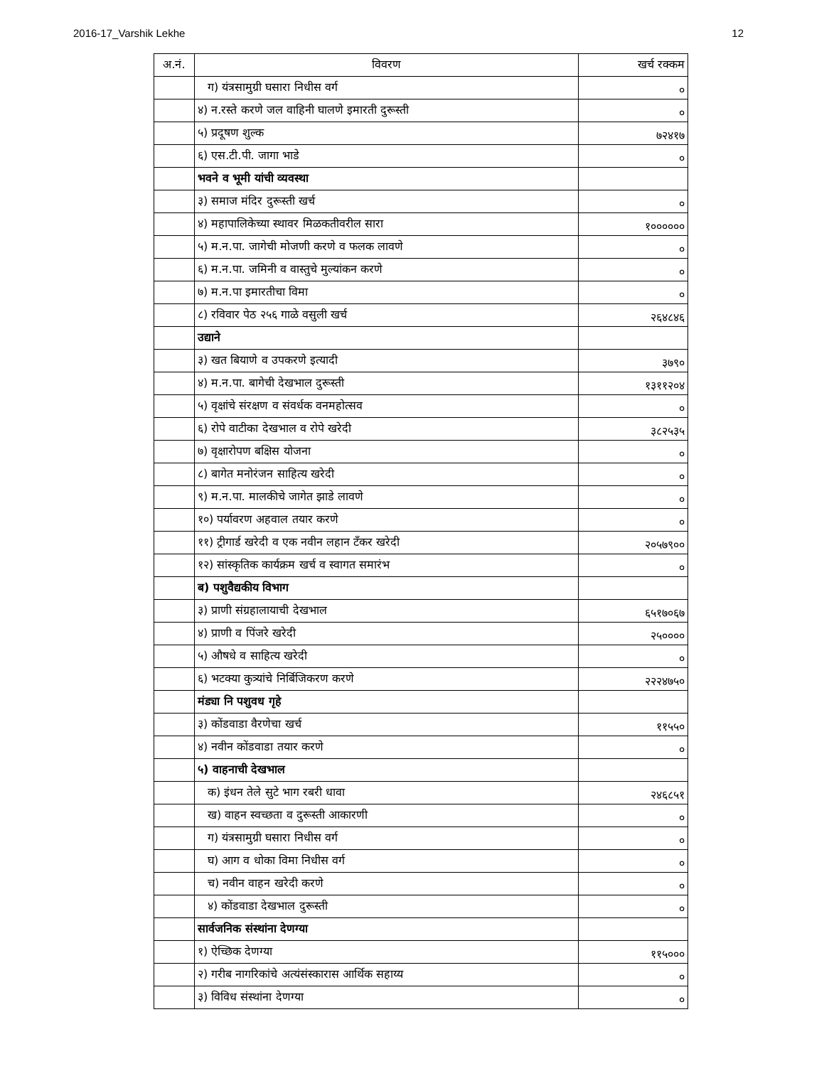2016-17_Varshik Lekhe 12
| अ.नं. | विवरण | खर्च रक्कम |
| --- | --- | --- |
| | ग) यंत्रसामुग्री घसारा निधीस वर्ग | ० |
| | ४) न.रस्ते करणे जल वाहिनी घालणे इमारती दुरूस्ती | ० |
| | ५) प्रदूषण शुल्क | ७२४१७ |
| | ६) एस.टी.पी. जागा भाडे | ० |
| | भवने व भूमी यांची व्यवस्था | |
| | ३) समाज मंदिर दुरूस्ती खर्च | ० |
| | ४) महापालिकेच्या स्थावर मिळकतीवरील सारा | १०००००० |
| | ५) म.न.पा. जागेची मोजणी करणे व फलक लावणे | ० |
| | ६) म.न.पा. जमिनी व वास्तुचे मुल्यांकन करणे | ० |
| | ७) म.न.पा इमारतीचा विमा | ० |
| | ८) रविवार पेठ २५६ गाळे वसुली खर्च | २६४८४६ |
| | उद्याने | |
| | ३) खत बियाणे व उपकरणे इत्यादी | ३७९० |
| | ४) म.न.पा. बागेची देखभाल दुरूस्ती | १३११२०४ |
| | ५) वृक्षांचे संरक्षण व संवर्धक वनमहोत्सव | ० |
| | ६) रोपे वाटीका देखभाल व रोपे खरेदी | ३८२५३५ |
| | ७) वृक्षारोपण बक्षिस योजना | ० |
| | ८) बागेत मनोरंजन साहित्य खरेदी | ० |
| | ९) म.न.पा. मालकीचे जागेत झाडे लावणे | ० |
| | १०) पर्यावरण अहवाल तयार करणे | ० |
| | ११) ट्रीगार्ड खरेदी व एक नवीन लहान टँकर खरेदी | २०५७९०० |
| | १२) सांस्कृतिक कार्यक्रम खर्च व स्वागत समारंभ | ० |
| | ब) पशुवैद्यकीय विभाग | |
| | ३) प्राणी संग्रहालायाची देखभाल | ६५१७०६७ |
| | ४) प्राणी व पिंजरे खरेदी | २५०००० |
| | ५) औषधे व साहित्य खरेदी | ० |
| | ६) भटक्या कुत्र्यांचे निर्बिजिकरण करणे | २२२४७५० |
| | मंड्या नि पशुवध गृहे | |
| | ३) कोंडवाडा वैरणेचा खर्च | ११५५० |
| | ४) नवीन कोंडवाडा तयार करणे | ० |
| | ५) वाहनाची देखभाल | |
| | क) इंधन तेले सुटे भाग रबरी धावा | २४६८५१ |
| | ख) वाहन स्वच्छता व दुरूस्ती आकारणी | ० |
| | ग) यंत्रसामुग्री घसारा निधीस वर्ग | ० |
| | घ) आग व धोका विमा निधीस वर्ग | ० |
| | च) नवीन वाहन खरेदी करणे | ० |
| | ४) कोंडवाडा देखभाल दुरूस्ती | ० |
| | सार्वजनिक संस्थांना देणग्या | |
| | १) ऐच्छिक देणग्या | ११५००० |
| | २) गरीब नागरिकांचे अत्यंसंस्कारास आर्थिक सहाय्य | ० |
| | ३) विविध संस्थांना देणग्या | ० |